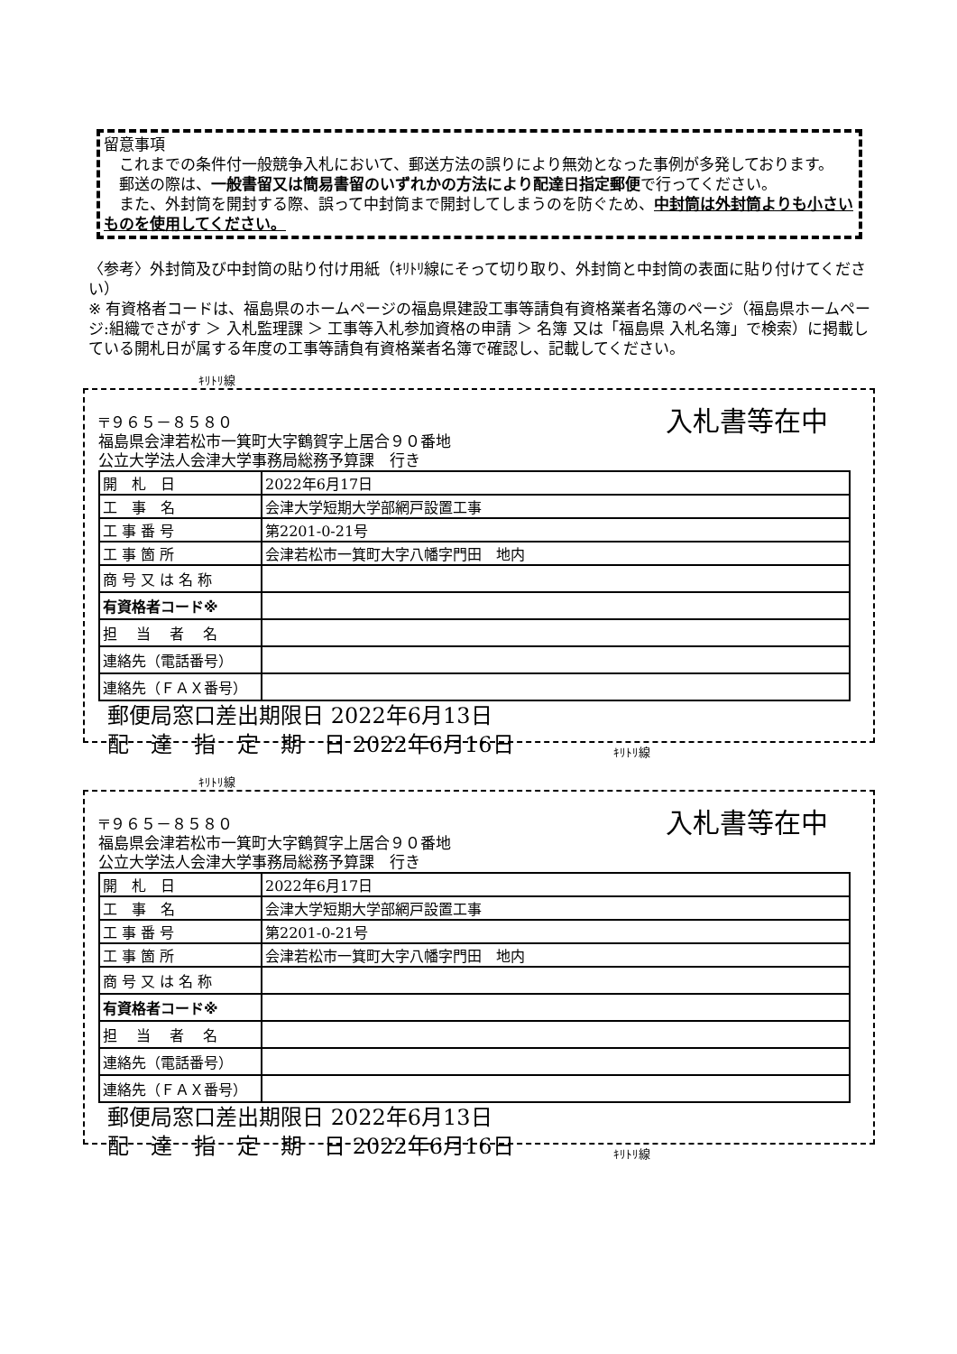留意事項
　これまでの条件付一般競争入札において、郵送方法の誤りにより無効となった事例が多発しております。
　郵送の際は、一般書留又は簡易書留のいずれかの方法により配達日指定郵便で行ってください。
　また、外封筒を開封する際、誤って中封筒まで開封してしまうのを防ぐため、中封筒は外封筒よりも小さいものを使用してください。
〈参考〉外封筒及び中封筒の貼り付け用紙（ｷﾘﾄﾘ線にそって切り取り、外封筒と中封筒の表面に貼り付けてください）
※ 有資格者コードは、福島県のホームページの福島県建設工事等請負有資格業者名簿のページ（福島県ホームページ:組織でさがす ＞ 入札監理課 ＞ 工事等入札参加資格の申請 ＞ 名簿 又は「福島県 入札名簿」で検索）に掲載している開札日が属する年度の工事等請負有資格業者名簿で確認し、記載してください。
ｷﾘﾄﾘ線
〒９６５－８５８０
福島県会津若松市一箕町大字鶴賀字上居合９０番地
公立大学法人会津大学事務局総務予算課　行き
入札書等在中
| 開 札 日 | 2022年6月17日 | |
| 工 事 名 | 会津大学短期大学部網戸設置工事 | |
| 工 事 番 号 | 第2201-0-21号 | |
| 工 事 箇 所 | 会津若松市一箕町大字八幡字門田 地内 | |
| 商 号 又 は 名 称 | | |
| 有資格者コード※ | | |
| 担 当 者 名 | | |
| 連絡先（電話番号） | | |
| 連絡先（ＦＡＸ番号） | | |
郵便局窓口差出期限日 2022年6月13日
配　達　指　定　期　日 2022年6月16日
ｷﾘﾄﾘ線
ｷﾘﾄﾘ線
〒９６５－８５８０
福島県会津若松市一箕町大字鶴賀字上居合９０番地
公立大学法人会津大学事務局総務予算課　行き
入札書等在中
| 開 札 日 | 2022年6月17日 | |
| 工 事 名 | 会津大学短期大学部網戸設置工事 | |
| 工 事 番 号 | 第2201-0-21号 | |
| 工 事 箇 所 | 会津若松市一箕町大字八幡字門田 地内 | |
| 商 号 又 は 名 称 | | |
| 有資格者コード※ | | |
| 担 当 者 名 | | |
| 連絡先（電話番号） | | |
| 連絡先（ＦＡＸ番号） | | |
郵便局窓口差出期限日 2022年6月13日
配　達　指　定　期　日 2022年6月16日
ｷﾘﾄﾘ線